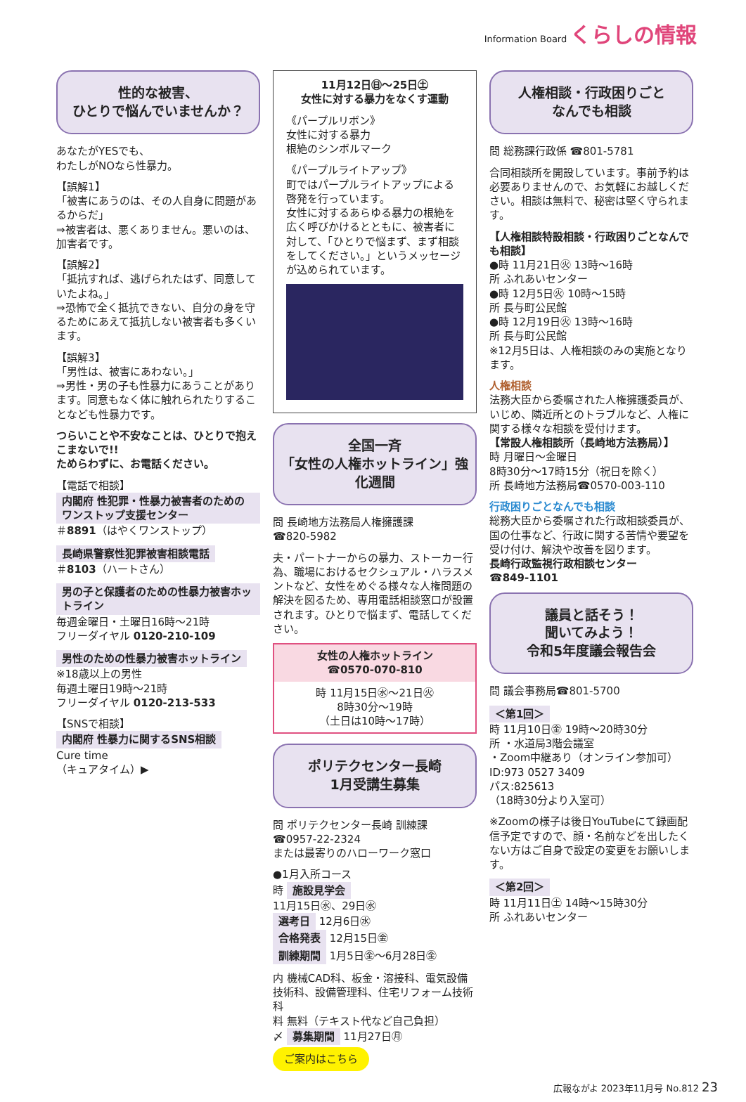Information Board くらしの情報
性的な被害、
ひとりで悩んでいませんか？
あなたがYESでも、
わたしがNOなら性暴力。
【誤解1】
「被害にあうのは、その人自身に問題があるからだ」
⇒被害者は、悪くありません。悪いのは、加害者です。
【誤解2】
「抵抗すれば、逃げられたはず、同意していたよね。」
⇒恐怖で全く抵抗できない、自分の身を守るためにあえて抵抗しない被害者も多くいます。
【誤解3】
「男性は、被害にあわない。」
⇒男性・男の子も性暴力にあうことがあります。同意もなく体に触れられたりすることなども性暴力です。
つらいことや不安なことは、ひとりで抱えこまないで!!
ためらわずに、お電話ください。
【電話で相談】
内閣府 性犯罪・性暴力被害者のためのワンストップ支援センター
＃8891（はやくワンストップ）
長崎県警察性犯罪被害相談電話
＃8103（ハートさん）
男の子と保護者のための性暴力被害ホットライン
毎週金曜日・土曜日16時～21時
フリーダイヤル 0120-210-109
男性のための性暴力被害ホットライン
※18歳以上の男性
毎週土曜日19時～21時
フリーダイヤル 0120-213-533
【SNSで相談】
内閣府 性暴力に関するSNS相談
Cure time
（キュアタイム）▶
11月12日㊐～25日㊏
女性に対する暴力をなくす運動
《パープルリボン》
女性に対する暴力
根絶のシンボルマーク
《パープルライトアップ》
町ではパープルライトアップによる啓発を行っています。
女性に対するあらゆる暴力の根絶を広く呼びかけるとともに、被害者に対して、「ひとりで悩まず、まず相談をしてください。」というメッセージが込められています。
全国一斉
「女性の人権ホットライン」強化週間
問 長崎地方法務局人権擁護課
☎820-5982
夫・パートナーからの暴力、ストーカー行為、職場におけるセクシュアル・ハラスメントなど、女性をめぐる様々な人権問題の解決を図るため、専用電話相談窓口が設置されます。ひとりで悩まず、電話してください。
女性の人権ホットライン
☎0570-070-810
時 11月15日㊌～21日㊋
8時30分～19時
（土日は10時～17時）
ポリテクセンター長崎
1月受講生募集
問 ポリテクセンター長崎 訓練課
☎0957-22-2324
または最寄りのハローワーク窓口
●1月入所コース
時 施設見学会
11月15日㊌、29日㊌
選考日 12月6日㊌
合格発表 12月15日㊎
訓練期間 1月5日㊎～6月28日㊎
内 機械CAD科、板金・溶接科、電気設備技術科、設備管理科、住宅リフォーム技術科
料 無料（テキスト代など自己負担）
〆 募集期間 11月27日㊊
ご案内はこちら
人権相談・行政困りごと
なんでも相談
問 総務課行政係 ☎801-5781
合同相談所を開設しています。事前予約は必要ありませんので、お気軽にお越しください。相談は無料で、秘密は堅く守られます。
【人権相談特設相談・行政困りごとなんでも相談】
●時 11月21日㊋ 13時～16時
所 ふれあいセンター
●時 12月5日㊋ 10時～15時
所 長与町公民館
●時 12月19日㊋ 13時～16時
所 長与町公民館
※12月5日は、人権相談のみの実施となります。
人権相談
法務大臣から委嘱された人権擁護委員が、いじめ、隣近所とのトラブルなど、人権に関する様々な相談を受付けます。
【常設人権相談所（長崎地方法務局）】
時 月曜日～金曜日
8時30分～17時15分（祝日を除く）
所 長崎地方法務局☎0570-003-110
行政困りごとなんでも相談
総務大臣から委嘱された行政相談委員が、国の仕事など、行政に関する苦情や要望を受け付け、解決や改善を図ります。
長崎行政監視行政相談センター
☎849-1101
議員と話そう！
聞いてみよう！
令和5年度議会報告会
問 議会事務局☎801-5700
＜第1回＞
時 11月10日㊎ 19時～20時30分
所 ・水道局3階会議室
・Zoom中継あり（オンライン参加可）
ID:973 0527 3409
パス:825613
（18時30分より入室可）
※Zoomの様子は後日YouTubeにて録画配信予定ですので、顔・名前などを出したくない方はご自身で設定の変更をお願いします。
＜第2回＞
時 11月11日㊏ 14時～15時30分
所 ふれあいセンター
広報ながよ 2023年11月号 No.812 23